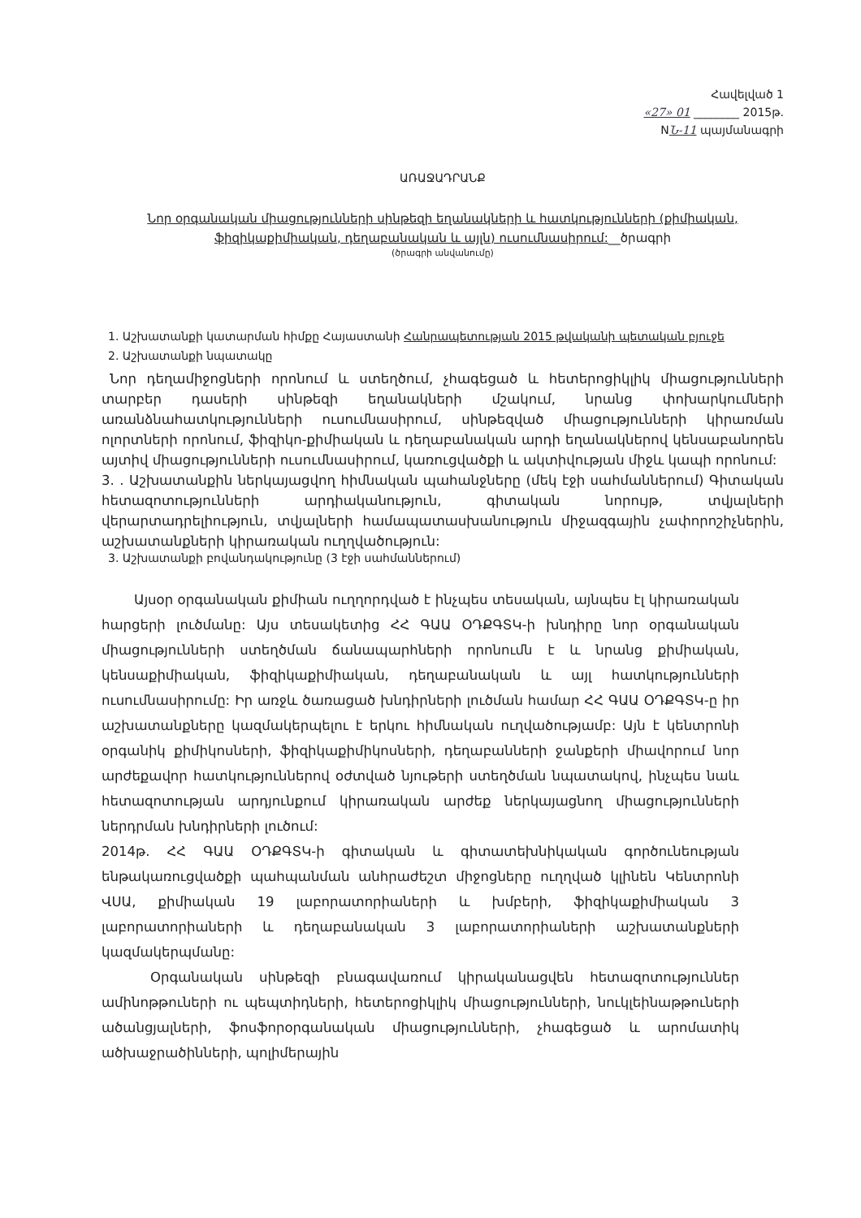Հավելված 1
«27» 01 ________ 2015թ.
NՆ-11 պայմանագրի
ԱՌԱՋԱԴՐԱՆՔ
Նոր օրգանական միացությունների սինթեզի եղանակների և հատկությունների (քիմիական, ֆիզիկաքիմիական, դեղաբանական և այլն) ուսումնասիրում:__ծրագրի
(ծրագրի անվանումը)
1. Աշխատանքի կատարման հիմքը Հայաստանի Հանրապետության 2015 թվականի պետական բյուջե
2. Աշխատանքի նպատակը
Նոր դեղամիջոցների որոնում և ստեղծում, չհագեցած և հետերոցիկլիկ միացությունների տարբեր դասերի սինթեզի եղանակների մշակում, նրանց փոխարկումների առանձնահատկությունների ուսումնասիրում, սինթեզված միացությունների կիրառման ոլորտների որոնում, ֆիզիկո-քիմիական և դեղաբանական արդի եղանակներով կենսաբանորեն այտիվ միացությունների ուսումնասիրում, կառուցվածքի և ակտիվության միջև կապի որոնում:
3. . Աշխատանքին ներկայացվող հիմնական պահանջները (մեկ էջի սահմաններում) Գիտական հետազոտությունների արդիականություն, գիտական նորույթ, տվյալների վերարտադրելիություն, տվյալների համապատասխանություն միջազգային չափորոշիչներին, աշխատանքների կիրառական ուղղվածություն:
3. Աշխատանքի բովանդակությունը (3 էջի սահմաններում)
Այսօր օրգանական քիմիան ուղղորդված է ինչպես տեսական, այնպես էլ կիրառական հարցերի լուծմանը: Այս տեսակետից ՀՀ ԳԱԱ ՕԴՔԳՏԿ-ի խնդիրը նոր օրգանական միացությունների ստեղծման ճանապարհների որոնումն է և նրանց քիմիական, կենսաքիմիական, ֆիզիկաքիմիական, դեղաբանական և այլ հատկությունների ուսումնասիրումը: Իր առջև ծառացած խնդիրների լուծման համար ՀՀ ԳԱԱ ՕԴՔԳՏԿ-ը իր աշխատանքները կազմակերպելու է երկու հիմնական ուղվածությամբ: Այն է կենտրոնի օրգանիկ քիմիկոսների, ֆիզիկաքիմիկոսների, դեղաբանների ջանքերի միավորում նոր արժեքավոր հատկություններով օժտված նյութերի ստեղծման նպատակով, ինչպես նաև հետազոտության արդյունքում կիրառական արժեք ներկայացնող միացությունների ներդրման խնդիրների լուծում:
2014թ. ՀՀ ԳԱԱ ՕԴՔԳՏԿ-ի գիտական և գիտատեխնիկական գործունեության ենթակառուցվածքի պահպանման անհրաժեշտ միջոցները ուղղված կլինեն Կենտրոնի ՎՍԱ, քիմիական 19 լաբորատորիաների և խմբերի, ֆիզիկաքիմիական 3 լաբորատորիաների և դեղաբանական 3 լաբորատորիաների աշխատանքների կազմակերպմանը:
Օրգանական սինթեզի բնագավառում կիրականացվեն հետազոտություններ ամինոթթուների ու պեպտիդների, հետերոցիկլիկ միացությունների, նուկլեինաթթուների ածանցյալների, ֆոսֆորօրգանական միացությունների, չհագեցած և արոմատիկ ածխաջրածինների, պոլիմերային